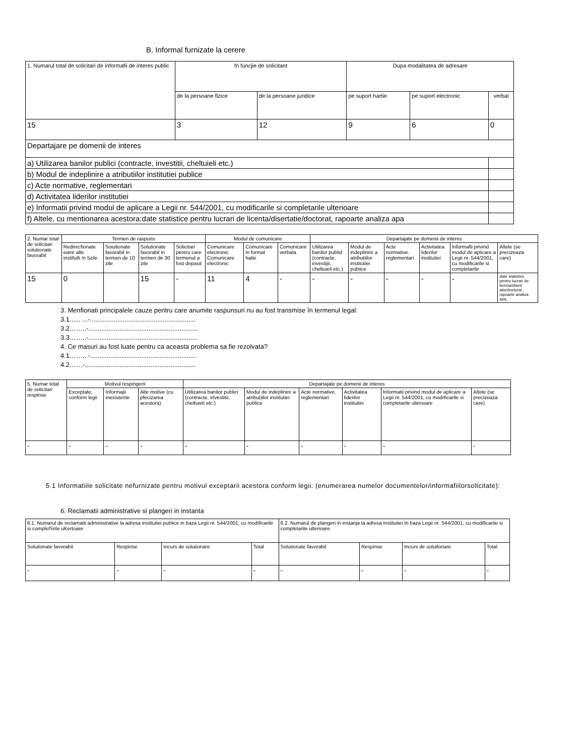B. Informal furnizate la cerere
| 1. Numarul total de solicitari de informafii de interes public | fn funcjie de solicitant | | Dupa modalitatea de adresare | | |
| | de la persoane fizice | de la persoane juridice | pe suport hartie | pe suport electronic | verbal |
| 15 | 3 | 12 | 9 | 6 | 0 |
| Departajare pe domenii de interes | | | | | |
| a) Utilizarea banilor publici (contracte, investitii, cheltuieli etc.) | | | | | |
| b) Modul de indeplinire a atributiilor institutiei publice | | | | | |
| c) Acte normative, reglementari | | | | | |
| d) Activitatea liderilor institutiei | | | | | |
| e) Informatii privind modul de aplicare a Legii nr. 544/2001, cu modificarile si completarile ulterioare | | | | | |
| f) Altele, cu mentionarea acestora:date statistice pentru lucrari de licenta/disertatie/doctorat, rapoarte analiza apa | | | | | |
| 2. Numar total de solicitari solutionate favorabil | Termen de raspuns | | | | Modul de comunicare | | | Departajate pe domenii de interes | | | | | |
| | Redirecfionate eaire alte instifutli !n 5zile | Soiulionate favorabil in termen de 10 zile | Solutionate favorabil in termen de 30 zile | Solicitari pentru care termenul a fost depasit | Comunicare electronic Comunicare electronic | Comunicare in format hatie | Comunicare verbala | Utilizarea banilor publid (contracte, investijii, cheltuieli etc.) | Modul de indeplinire a atributiilor institutiei pubiice | Acte normative. reglementari | Activitatea liderilor institutiei | Informafii privind modul de aplicare a Legii nr. 544/2001, cu modificarile si completarile | Altele (se precizeaza care) |
| 15 | 0 | | 15 | - | 11 | 4 | - | - | - | - | - | - | date statistice pentru lucrari de licenta/disert atie/doctorat , rapoarte analiza apa, |
3. Menfionati principalele cauze pentru care anumite raspunsuri nu au fost transmise în termenul legal:
3.1...... ...-..........................................................
3.2……..-............................................................
3.3……..-............................................................
4. Ce masuri au fost luate pentru ca aceasta problema sa fie rezolvata?
4.1…….. -..........................................................
4.2……-.............................................................
| 5. Numar total de solicitari respinse | Motivul respingerii | | | Departajate pe domenii de interes | | | | | |
| | Exceptate, conform legii | Informajii inexistente | Alte motive (cu pfecizarea acestora) | Utilizarea banilor publici (contracte, irtvestitii, cheltuieli etc.) | Modul de indeplinire a atribu(iilor institutiei publice | Acte normative, reglementari | Activitatea liderilor institutiei | Informatii privind modul de aplicare a Legii nr. 544/2001, cu modrficarile si completarile ulterioare | Altele (se precizeaza care) |
| - | - | - | - | - | - | - | - | - | - |
5.1 Informatiile solicitate nefurnizate pentru motivul exceptarii acestora conform legii: (enumerarea numelor documentelor/informafiilorsoltcitate):
6. Reclamatii administrative si plangeri in instanta
| 6.1. Numarul de reclamatii administrative la adresa institutiei publice in baza Legii nr. 544/2001, cu modificarile si complelSrile uKertoare | | | | 6.2. Numarul de plangeri in instanja la adresa institutiei In baza Legii nr. S44/2001, cu modificarile si completarile ulterioare | | | |
| Solutionate favorabit | Respinse | Incurs de soluiionare | Total | Solutionate favorabil | Respinse | Incurs de solutlonare | Total |
| - | - | - | - | - | - | - | - |